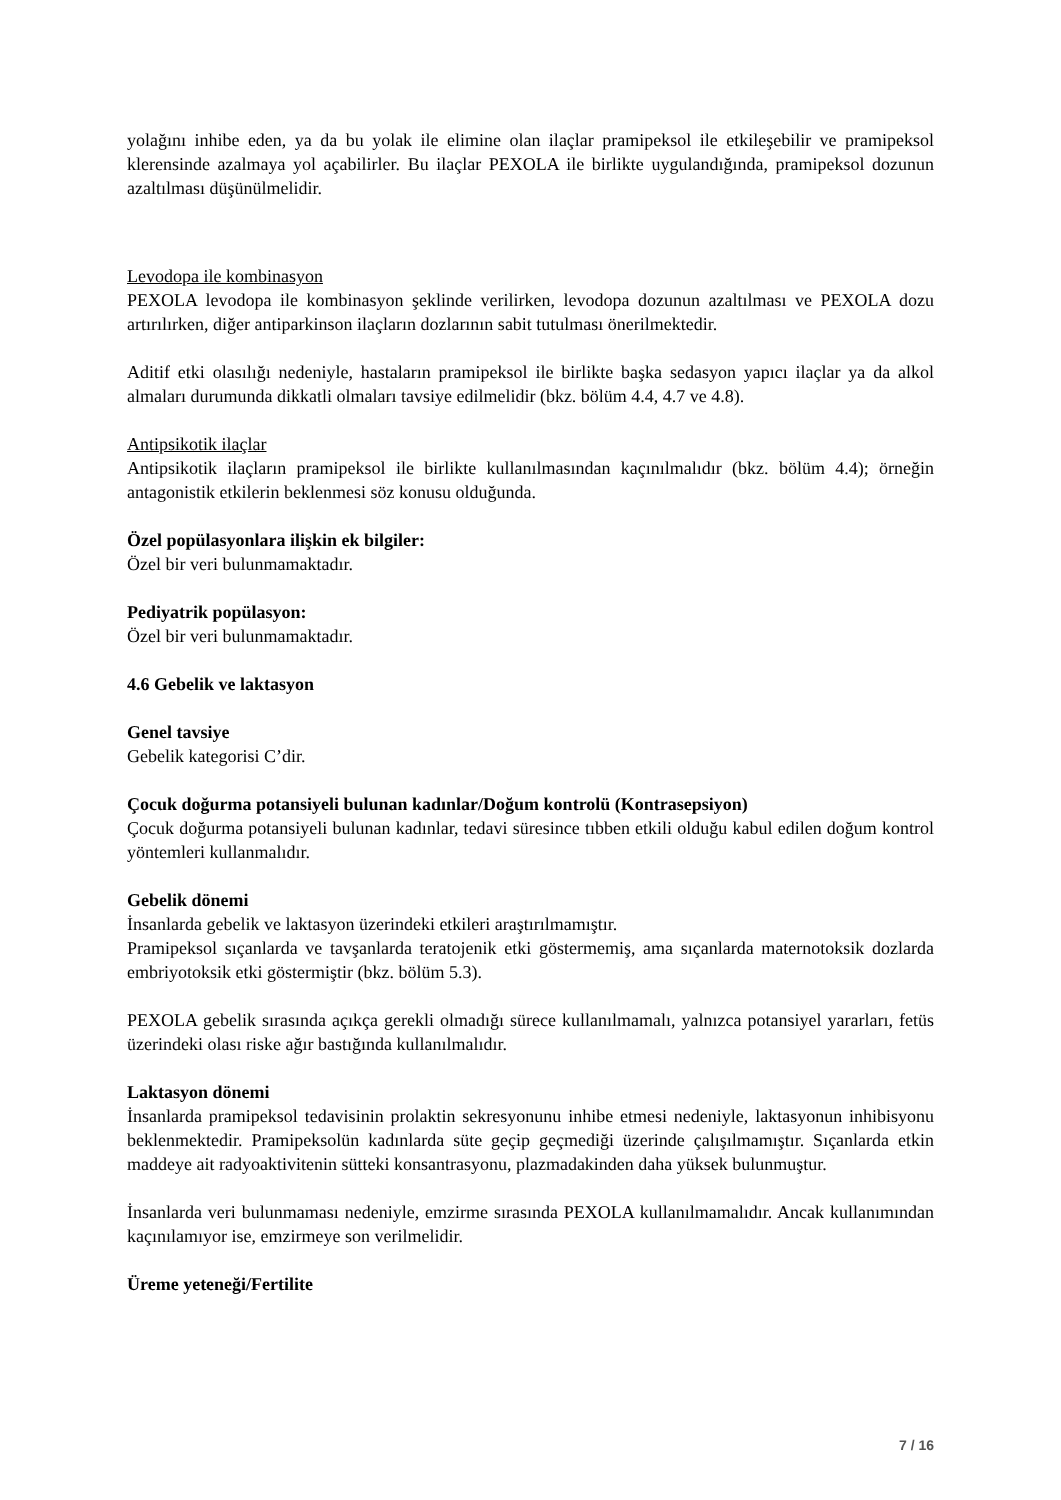yolağını inhibe eden, ya da bu yolak ile elimine olan ilaçlar pramipeksol ile etkileşebilir ve pramipeksol klerensinde azalmaya yol açabilirler. Bu ilaçlar PEXOLA ile birlikte uygulandığında, pramipeksol dozunun azaltılması düşünülmelidir.
Levodopa ile kombinasyon
PEXOLA levodopa ile kombinasyon şeklinde verilirken, levodopa dozunun azaltılması ve PEXOLA dozu artırılırken, diğer antiparkinson ilaçların dozlarının sabit tutulması önerilmektedir.
Aditif etki olasılığı nedeniyle, hastaların pramipeksol ile birlikte başka sedasyon yapıcı ilaçlar ya da alkol almaları durumunda dikkatli olmaları tavsiye edilmelidir (bkz. bölüm 4.4, 4.7 ve 4.8).
Antipsikotik ilaçlar
Antipsikotik ilaçların pramipeksol ile birlikte kullanılmasından kaçınılmalıdır (bkz. bölüm 4.4); örneğin antagonistik etkilerin beklenmesi söz konusu olduğunda.
Özel popülasyonlara ilişkin ek bilgiler:
Özel bir veri bulunmamaktadır.
Pediyatrik popülasyon:
Özel bir veri bulunmamaktadır.
4.6 Gebelik ve laktasyon
Genel tavsiye
Gebelik kategorisi C’dir.
Çocuk doğurma potansiyeli bulunan kadınlar/Doğum kontrolü (Kontrasepsiyon)
Çocuk doğurma potansiyeli bulunan kadınlar, tedavi süresince tıbben etkili olduğu kabul edilen doğum kontrol yöntemleri kullanmalıdır.
Gebelik dönemi
İnsanlarda gebelik ve laktasyon üzerindeki etkileri araştırılmamıştır.
Pramipeksol sıçanlarda ve tavşanlarda teratojenik etki göstermemiş, ama sıçanlarda maternotoksik dozlarda embriyotoksik etki göstermiştir (bkz. bölüm 5.3).
PEXOLA gebelik sırasında açıkça gerekli olmadığı sürece kullanılmamalı, yalnızca potansiyel yararları, fetüs üzerindeki olası riske ağır bastığında kullanılmalıdır.
Laktasyon dönemi
İnsanlarda pramipeksol tedavisinin prolaktin sekresyonunu inhibe etmesi nedeniyle, laktasyonun inhibisyonu beklenmektedir. Pramipeksolün kadınlarda süte geçip geçmediği üzerinde çalışılmamıştır. Sıçanlarda etkin maddeye ait radyoaktivitenin sütteki konsantrasyonu, plazmadakinden daha yüksek bulunmuştur.
İnsanlarda veri bulunmaması nedeniyle, emzirme sırasında PEXOLA kullanılmamalıdır. Ancak kullanımından kaçınılamıyor ise, emzirmeye son verilmelidir.
Üreme yeteneği/Fertilite
7 / 16